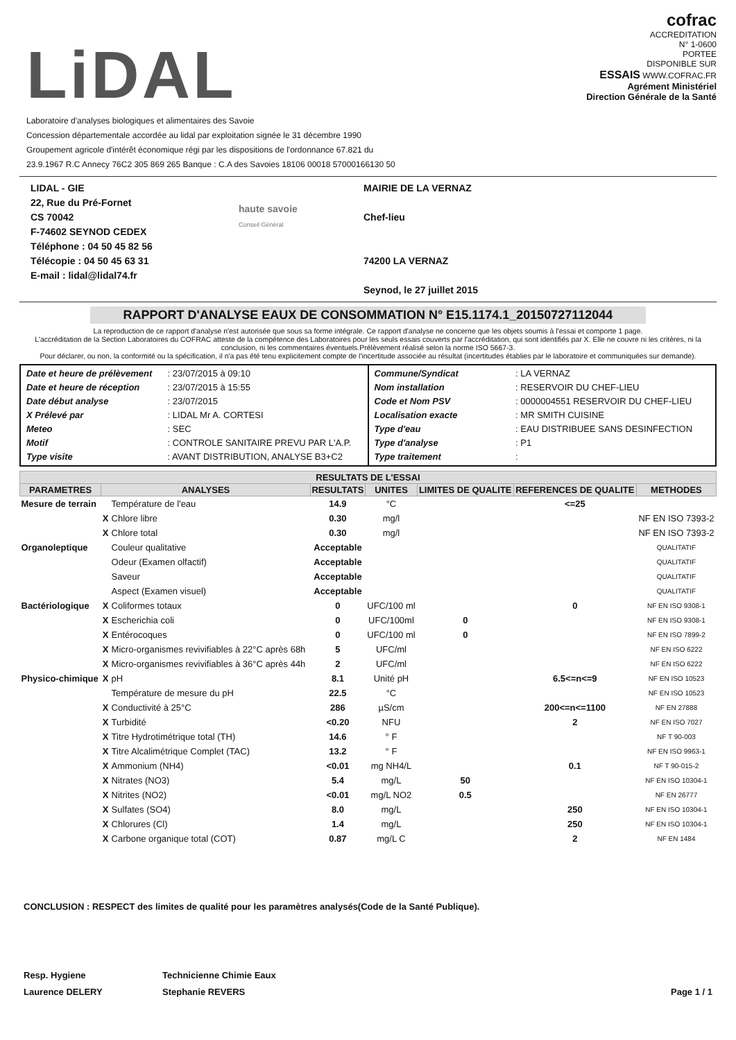LiDAL
Laboratoire d'analyses biologiques et alimentaires des Savoie
Concession départementale accordée au lidal par exploitation signée le 31 décembre 1990
Groupement agricole d'intérêt économique régi par les dispositions de l'ordonnance 67.821 du
23.9.1967 R.C Annecy 76C2 305 869 265 Banque : C.A des Savoies 18106 00018 57000166130 50
cofrac
ACCREDITATION
N° 1-0600
PORTEE
DISPONIBLE SUR
ESSAIS WWW.COFRAC.FR
Agrément Ministériel
Direction Générale de la Santé
LIDAL - GIE
22, Rue du Pré-Fornet
CS 70042
F-74602 SEYNOD CEDEX
Téléphone : 04 50 45 82 56
Télécopie : 04 50 45 63 31
E-mail : lidal@lidal74.fr
haute savoie
Conseil Général
MAIRIE DE LA VERNAZ
Chef-lieu
74200 LA VERNAZ
Seynod, le 27 juillet 2015
RAPPORT D'ANALYSE EAUX DE CONSOMMATION N° E15.1174.1_20150727112044
La reproduction de ce rapport d'analyse n'est autorisée que sous sa forme intégrale. Ce rapport d'analyse ne concerne que les objets soumis à l'essai et comporte 1 page.
L'accréditation de la Section Laboratoires du COFRAC atteste de la compétence des Laboratoires pour les seuls essais couverts par l'accréditation, qui sont identifiés par X. Elle ne couvre ni les critères, ni la conclusion, ni les commentaires éventuels.Prélèvement réalisé selon la norme ISO 5667-3.
Pour déclarer, ou non, la conformité ou la spécification, il n'a pas été tenu explicitement compte de l'incertitude associée au résultat (incertitudes établies par le laboratoire et communiquées sur demande).
Date et heure de prélèvement : 23/07/2015 à 09:10
Date et heure de réception : 23/07/2015 à 15:55
Date début analyse : 23/07/2015
X Prélevé par : LIDAL Mr A. CORTESI
Meteo : SEC
Motif : CONTROLE SANITAIRE PREVU PAR L'A.P.
Type visite : AVANT DISTRIBUTION, ANALYSE B3+C2
Commune/Syndicat : LA VERNAZ
Nom installation : RESERVOIR DU CHEF-LIEU
Code et Nom PSV : 0000004551 RESERVOIR DU CHEF-LIEU
Localisation exacte : MR SMITH CUISINE
Type d'eau : EAU DISTRIBUEE SANS DESINFECTION
Type d'analyse : P1
Type traitement :
| RESULTATS DE L'ESSAI | | | | | | | |
| --- | --- | --- | --- | --- | --- | --- | --- |
| PARAMETRES | ANALYSES | | RESULTATS | UNITES | LIMITES DE QUALITE | REFERENCES DE QUALITE | METHODES |
| Mesure de terrain | | Température de l'eau | 14.9 | °C | | <=25 | |
| | X | Chlore libre | 0.30 | mg/l | | | NF EN ISO 7393-2 |
| | X | Chlore total | 0.30 | mg/l | | | NF EN ISO 7393-2 |
| Organoleptique | | Couleur qualitative | Acceptable | | | | QUALITATIF |
| | | Odeur (Examen olfactif) | Acceptable | | | | QUALITATIF |
| | | Saveur | Acceptable | | | | QUALITATIF |
| | | Aspect (Examen visuel) | Acceptable | | | | QUALITATIF |
| Bactériologique | X | Coliformes totaux | 0 | UFC/100 ml | | 0 | NF EN ISO 9308-1 |
| | X | Escherichia coli | 0 | UFC/100ml | 0 | | NF EN ISO 9308-1 |
| | X | Entérocoques | 0 | UFC/100 ml | 0 | | NF EN ISO 7899-2 |
| | X | Micro-organismes revivifiables à 22°C après 68h | 5 | UFC/ml | | | NF EN ISO 6222 |
| | X | Micro-organismes revivifiables à 36°C après 44h | 2 | UFC/ml | | | NF EN ISO 6222 |
| Physico-chimique | X | pH | 8.1 | Unité pH | | 6.5<=n<=9 | NF EN ISO 10523 |
| | | Température de mesure du pH | 22.5 | °C | | | NF EN ISO 10523 |
| | X | Conductivité à 25°C | 286 | µS/cm | | 200<=n<=1100 | NF EN 27888 |
| | X | Turbidité | <0.20 | NFU | | 2 | NF EN ISO 7027 |
| | X | Titre Hydrotimétrique total (TH) | 14.6 | ° F | | | NF T 90-003 |
| | X | Titre Alcalimétrique Complet (TAC) | 13.2 | ° F | | | NF EN ISO 9963-1 |
| | X | Ammonium (NH4) | <0.01 | mg NH4/L | | 0.1 | NF T 90-015-2 |
| | X | Nitrates (NO3) | 5.4 | mg/L | 50 | | NF EN ISO 10304-1 |
| | X | Nitrites (NO2) | <0.01 | mg/L NO2 | 0.5 | | NF EN 26777 |
| | X | Sulfates (SO4) | 8.0 | mg/L | | 250 | NF EN ISO 10304-1 |
| | X | Chlorures (Cl) | 1.4 | mg/L | | 250 | NF EN ISO 10304-1 |
| | X | Carbone organique total (COT) | 0.87 | mg/L C | | 2 | NF EN 1484 |
CONCLUSION : RESPECT des limites de qualité pour les paramètres analysés(Code de la Santé Publique).
Resp. Hygiene
Laurence DELERY
Technicienne Chimie Eaux
Stephanie REVERS
Page 1 / 1